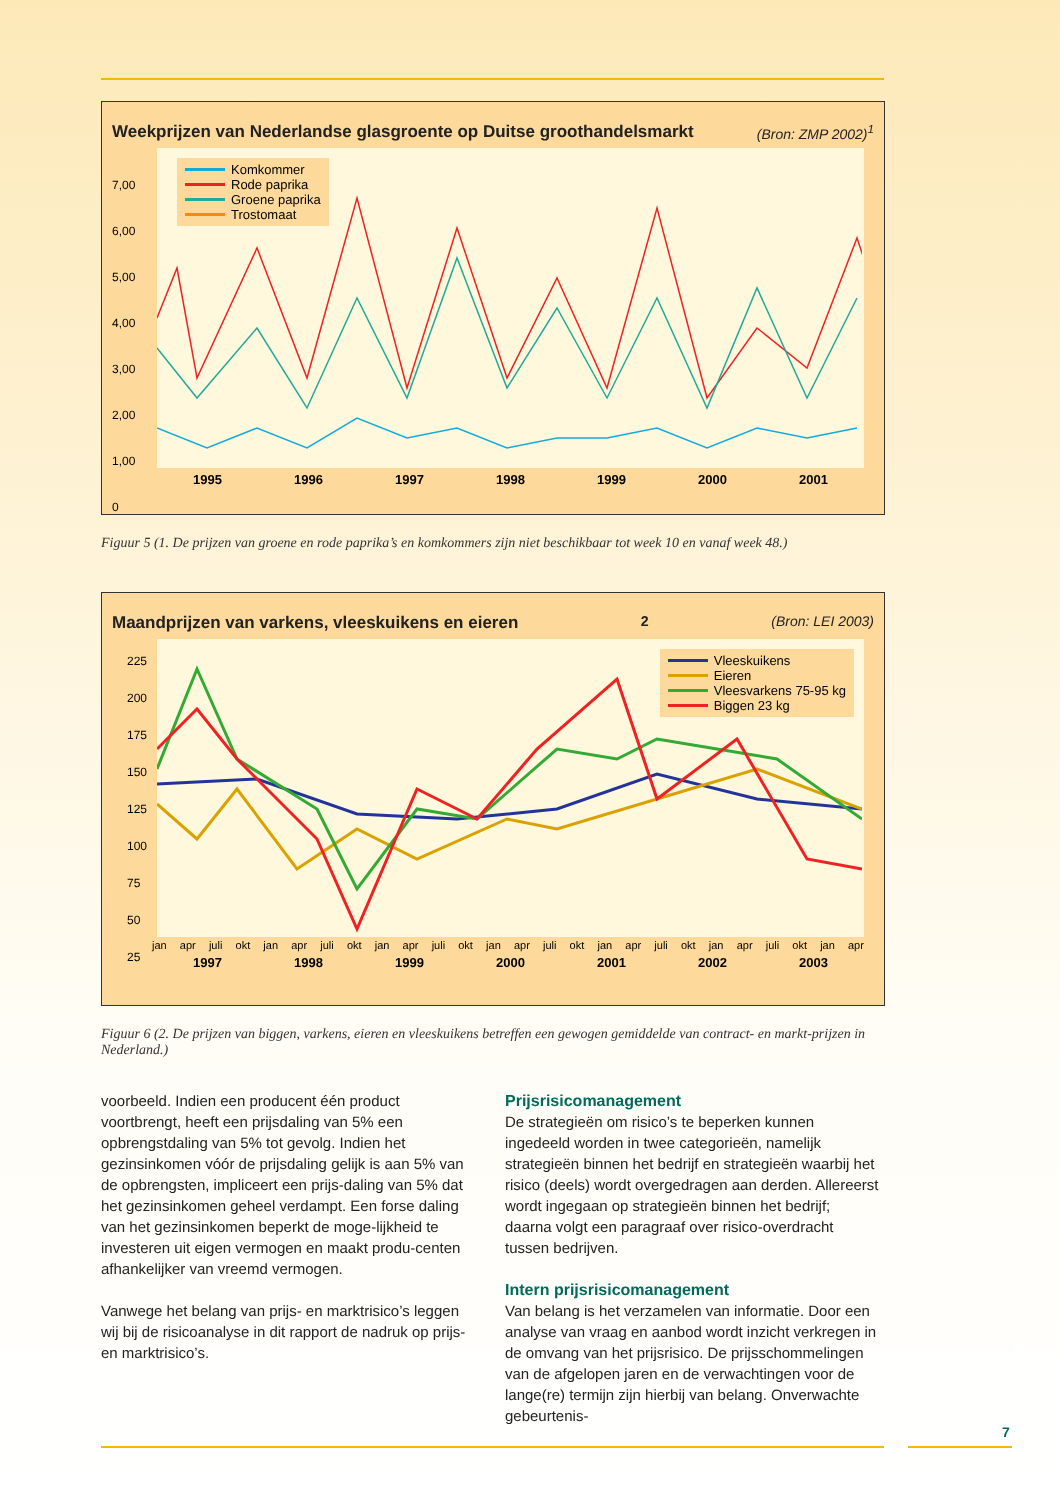Weekprijzen van Nederlandse glasgroente op Duitse groothandelsmarkt (Bron: ZMP 2002)<sup>1</sup>
Komkommer
Rode paprika
Groene paprika
Trostomaat
7,00
6,00
5,00
4,00
3,00
2,00
1,00
0
1995 1996 1997 1998 1999 2000 2001
Figuur 5 (1. De prijzen van groene en rode paprika’s en komkommers zijn niet beschikbaar tot week 10 en vanaf week 48.)
Maandprijzen van varkens, vleeskuikens en eieren<sup>2</sup> (Bron: LEI 2003)
Vleeskuikens
Eieren
Vleesvarkens 75-95 kg
Biggen 23 kg
225
200
175
150
125
100
75
50
25
jan apr juli okt jan apr juli okt jan apr juli okt jan apr juli okt jan apr juli okt jan apr juli okt jan apr
1997 1998 1999 2000 2001 2002 2003
Figuur 6 (2. De prijzen van biggen, varkens, eieren en vleeskuikens betreffen een gewogen gemiddelde van contract- en markt-prijzen in Nederland.)
voorbeeld. Indien een producent één product voortbrengt, heeft een prijsdaling van 5% een opbrengstdaling van 5% tot gevolg. Indien het gezinsinkomen vóór de prijsdaling gelijk is aan 5% van de opbrengsten, impliceert een prijs-daling van 5% dat het gezinsinkomen geheel verdampt. Een forse daling van het gezinsinkomen beperkt de moge-lijkheid te investeren uit eigen vermogen en maakt produ-centen afhankelijker van vreemd vermogen.
Vanwege het belang van prijs- en marktrisico’s leggen wij bij de risicoanalyse in dit rapport de nadruk op prijs- en marktrisico’s.
Prijsrisicomanagement
De strategieën om risico’s te beperken kunnen ingedeeld worden in twee categorieën, namelijk strategieën binnen het bedrijf en strategieën waarbij het risico (deels) wordt overgedragen aan derden. Allereerst wordt ingegaan op strategieën binnen het bedrijf; daarna volgt een paragraaf over risico-overdracht tussen bedrijven.
Intern prijsrisicomanagement
Van belang is het verzamelen van informatie. Door een analyse van vraag en aanbod wordt inzicht verkregen in de omvang van het prijsrisico. De prijsschommelingen van de afgelopen jaren en de verwachtingen voor de lange(re) termijn zijn hierbij van belang. Onverwachte gebeurtenis-
7